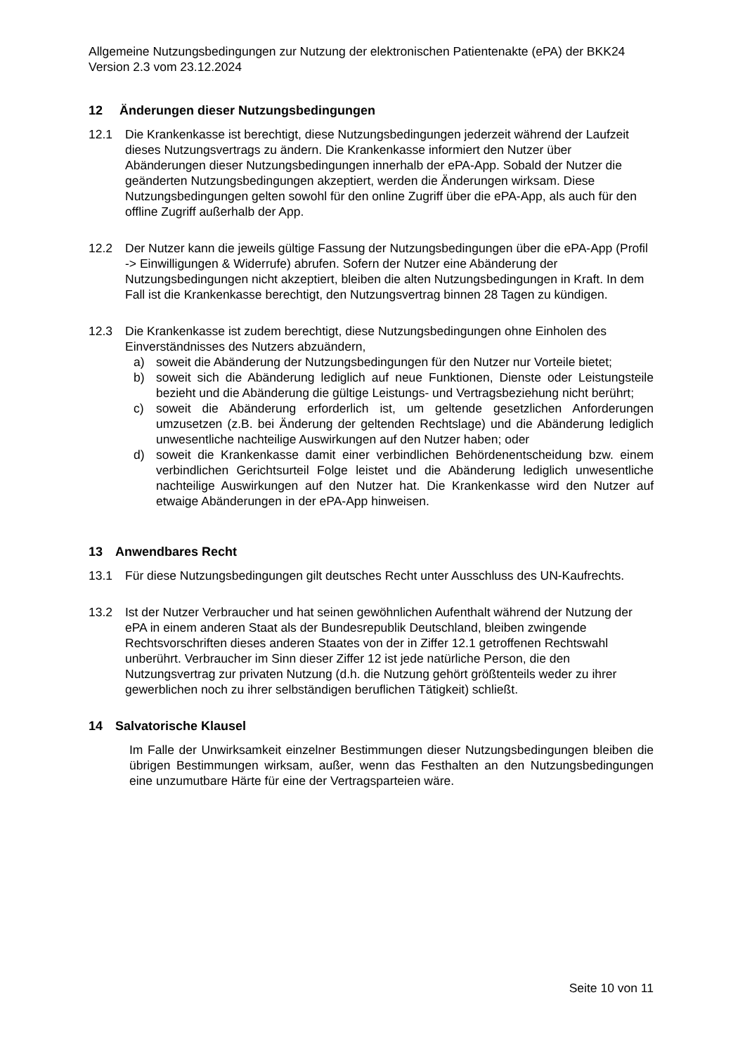Allgemeine Nutzungsbedingungen zur Nutzung der elektronischen Patientenakte (ePA) der BKK24 Version 2.3 vom 23.12.2024
12 Änderungen dieser Nutzungsbedingungen
12.1 Die Krankenkasse ist berechtigt, diese Nutzungsbedingungen jederzeit während der Laufzeit dieses Nutzungsvertrags zu ändern. Die Krankenkasse informiert den Nutzer über Abänderungen dieser Nutzungsbedingungen innerhalb der ePA-App. Sobald der Nutzer die geänderten Nutzungsbedingungen akzeptiert, werden die Änderungen wirksam. Diese Nutzungsbedingungen gelten sowohl für den online Zugriff über die ePA-App, als auch für den offline Zugriff außerhalb der App.
12.2 Der Nutzer kann die jeweils gültige Fassung der Nutzungsbedingungen über die ePA-App (Profil -> Einwilligungen & Widerrufe) abrufen. Sofern der Nutzer eine Abänderung der Nutzungsbedingungen nicht akzeptiert, bleiben die alten Nutzungsbedingungen in Kraft. In dem Fall ist die Krankenkasse berechtigt, den Nutzungsvertrag binnen 28 Tagen zu kündigen.
12.3 Die Krankenkasse ist zudem berechtigt, diese Nutzungsbedingungen ohne Einholen des Einverständnisses des Nutzers abzuändern,
a) soweit die Abänderung der Nutzungsbedingungen für den Nutzer nur Vorteile bietet;
b) soweit sich die Abänderung lediglich auf neue Funktionen, Dienste oder Leistungsteile bezieht und die Abänderung die gültige Leistungs- und Vertragsbeziehung nicht berührt;
c) soweit die Abänderung erforderlich ist, um geltende gesetzlichen Anforderungen umzusetzen (z.B. bei Änderung der geltenden Rechtslage) und die Abänderung lediglich unwesentliche nachteilige Auswirkungen auf den Nutzer haben; oder
d) soweit die Krankenkasse damit einer verbindlichen Behördenentscheidung bzw. einem verbindlichen Gerichtsurteil Folge leistet und die Abänderung lediglich unwesentliche nachteilige Auswirkungen auf den Nutzer hat. Die Krankenkasse wird den Nutzer auf etwaige Abänderungen in der ePA-App hinweisen.
13 Anwendbares Recht
13.1 Für diese Nutzungsbedingungen gilt deutsches Recht unter Ausschluss des UN-Kaufrechts.
13.2 Ist der Nutzer Verbraucher und hat seinen gewöhnlichen Aufenthalt während der Nutzung der ePA in einem anderen Staat als der Bundesrepublik Deutschland, bleiben zwingende Rechtsvorschriften dieses anderen Staates von der in Ziffer 12.1 getroffenen Rechtswahl unberührt. Verbraucher im Sinn dieser Ziffer 12 ist jede natürliche Person, die den Nutzungsvertrag zur privaten Nutzung (d.h. die Nutzung gehört größtenteils weder zu ihrer gewerblichen noch zu ihrer selbständigen beruflichen Tätigkeit) schließt.
14 Salvatorische Klausel
Im Falle der Unwirksamkeit einzelner Bestimmungen dieser Nutzungsbedingungen bleiben die übrigen Bestimmungen wirksam, außer, wenn das Festhalten an den Nutzungsbedingungen eine unzumutbare Härte für eine der Vertragsparteien wäre.
Seite 10 von 11